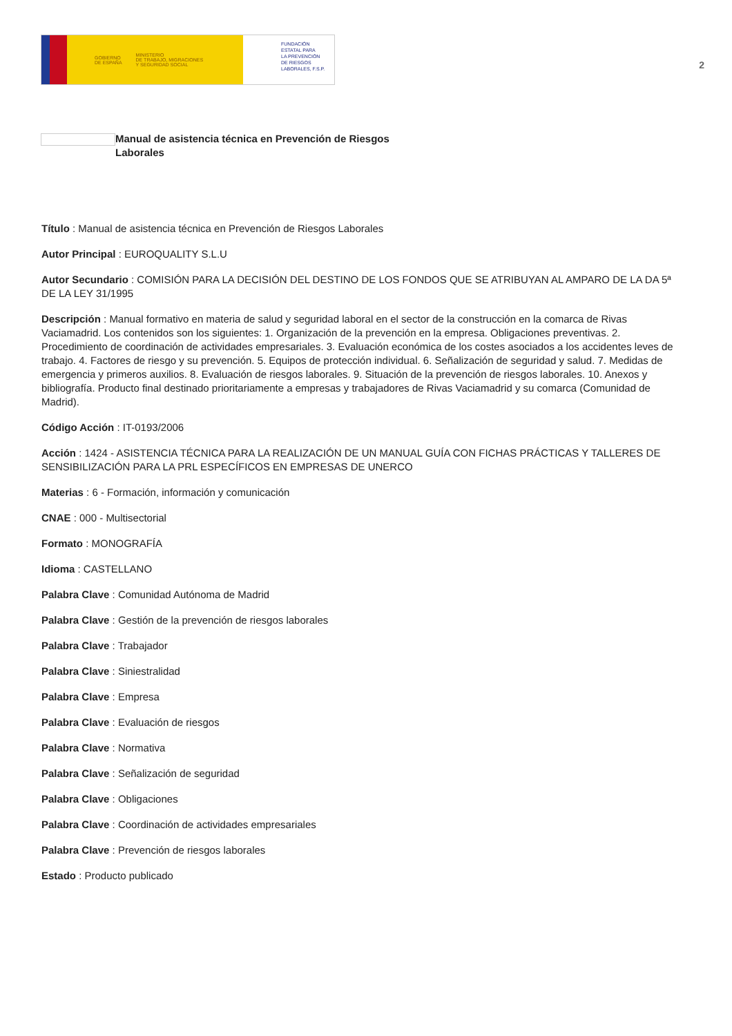GOBIERNO
DE ESPAÑA MINISTERIO
DE TRABAJO, MIGRACIONES
Y SEGURIDAD SOCIAL
FUNDACIÓN
ESTATAL PARA
LA PREVENCIÓN
DE RIESGOS
LABORALES, F.S.P.
2
Manual de asistencia técnica en Prevención de Riesgos
Laborales
Título : Manual de asistencia técnica en Prevención de Riesgos Laborales
Autor Principal : EUROQUALITY S.L.U
Autor Secundario : COMISIÓN PARA LA DECISIÓN DEL DESTINO DE LOS FONDOS QUE SE ATRIBUYAN AL AMPARO DE LA DA 5ª DE LA LEY 31/1995
Descripción : Manual formativo en materia de salud y seguridad laboral en el sector de la construcción en la comarca de Rivas Vaciamadrid. Los contenidos son los siguientes: 1. Organización de la prevención en la empresa. Obligaciones preventivas. 2. Procedimiento de coordinación de actividades empresariales. 3. Evaluación económica de los costes asociados a los accidentes leves de trabajo. 4. Factores de riesgo y su prevención. 5. Equipos de protección individual. 6. Señalización de seguridad y salud. 7. Medidas de emergencia y primeros auxilios. 8. Evaluación de riesgos laborales. 9. Situación de la prevención de riesgos laborales. 10. Anexos y bibliografía. Producto final destinado prioritariamente a empresas y trabajadores de Rivas Vaciamadrid y su comarca (Comunidad de Madrid).
Código Acción : IT-0193/2006
Acción : 1424 - ASISTENCIA TÉCNICA PARA LA REALIZACIÓN DE UN MANUAL GUÍA CON FICHAS PRÁCTICAS Y TALLERES DE SENSIBILIZACIÓN PARA LA PRL ESPECÍFICOS EN EMPRESAS DE UNERCO
Materias : 6 - Formación, información y comunicación
CNAE : 000 - Multisectorial
Formato : MONOGRAFÍA
Idioma : CASTELLANO
Palabra Clave : Comunidad Autónoma de Madrid
Palabra Clave : Gestión de la prevención de riesgos laborales
Palabra Clave : Trabajador
Palabra Clave : Siniestralidad
Palabra Clave : Empresa
Palabra Clave : Evaluación de riesgos
Palabra Clave : Normativa
Palabra Clave : Señalización de seguridad
Palabra Clave : Obligaciones
Palabra Clave : Coordinación de actividades empresariales
Palabra Clave : Prevención de riesgos laborales
Estado : Producto publicado